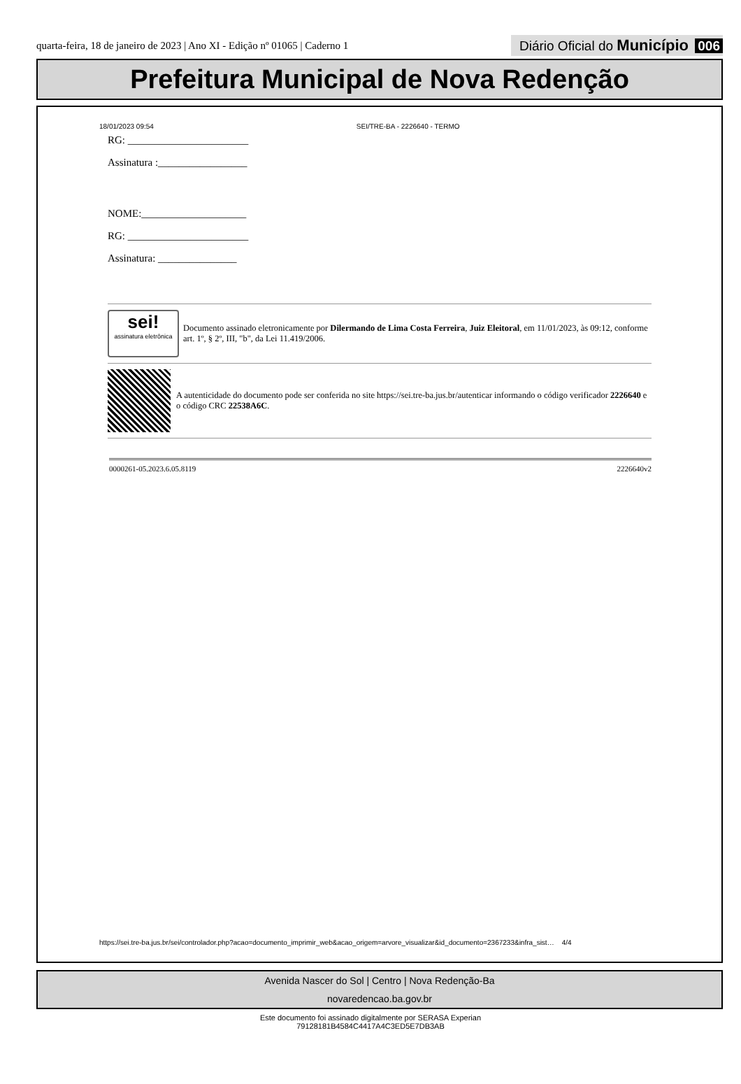quarta-feira, 18 de janeiro de 2023 | Ano XI - Edição nº 01065 | Caderno 1 Diário Oficial do Município 006
Prefeitura Municipal de Nova Redenção
18/01/2023 09:54 SEI/TRE-BA - 2226640 - TERMO
RG: _______________________
Assinatura :_________________
NOME:____________________
RG: _______________________
Assinatura: _______________
sei!
assinatura eletrônica
Documento assinado eletronicamente por Dilermando de Lima Costa Ferreira, Juiz Eleitoral, em 11/01/2023, às 09:12, conforme art. 1º, § 2º, III, "b", da Lei 11.419/2006.
A autenticidade do documento pode ser conferida no site https://sei.tre-ba.jus.br/autenticar informando o código verificador 2226640 e o código CRC 22538A6C.
0000261-05.2023.6.05.8119 2226640v2
https://sei.tre-ba.jus.br/sei/controlador.php?acao=documento_imprimir_web&acao_origem=arvore_visualizar&id_documento=2367233&infra_sist… 4/4
Avenida Nascer do Sol | Centro | Nova Redenção-Ba
novaredencao.ba.gov.br
Este documento foi assinado digitalmente por SERASA Experian
79128181B4584C4417A4C3ED5E7DB3AB